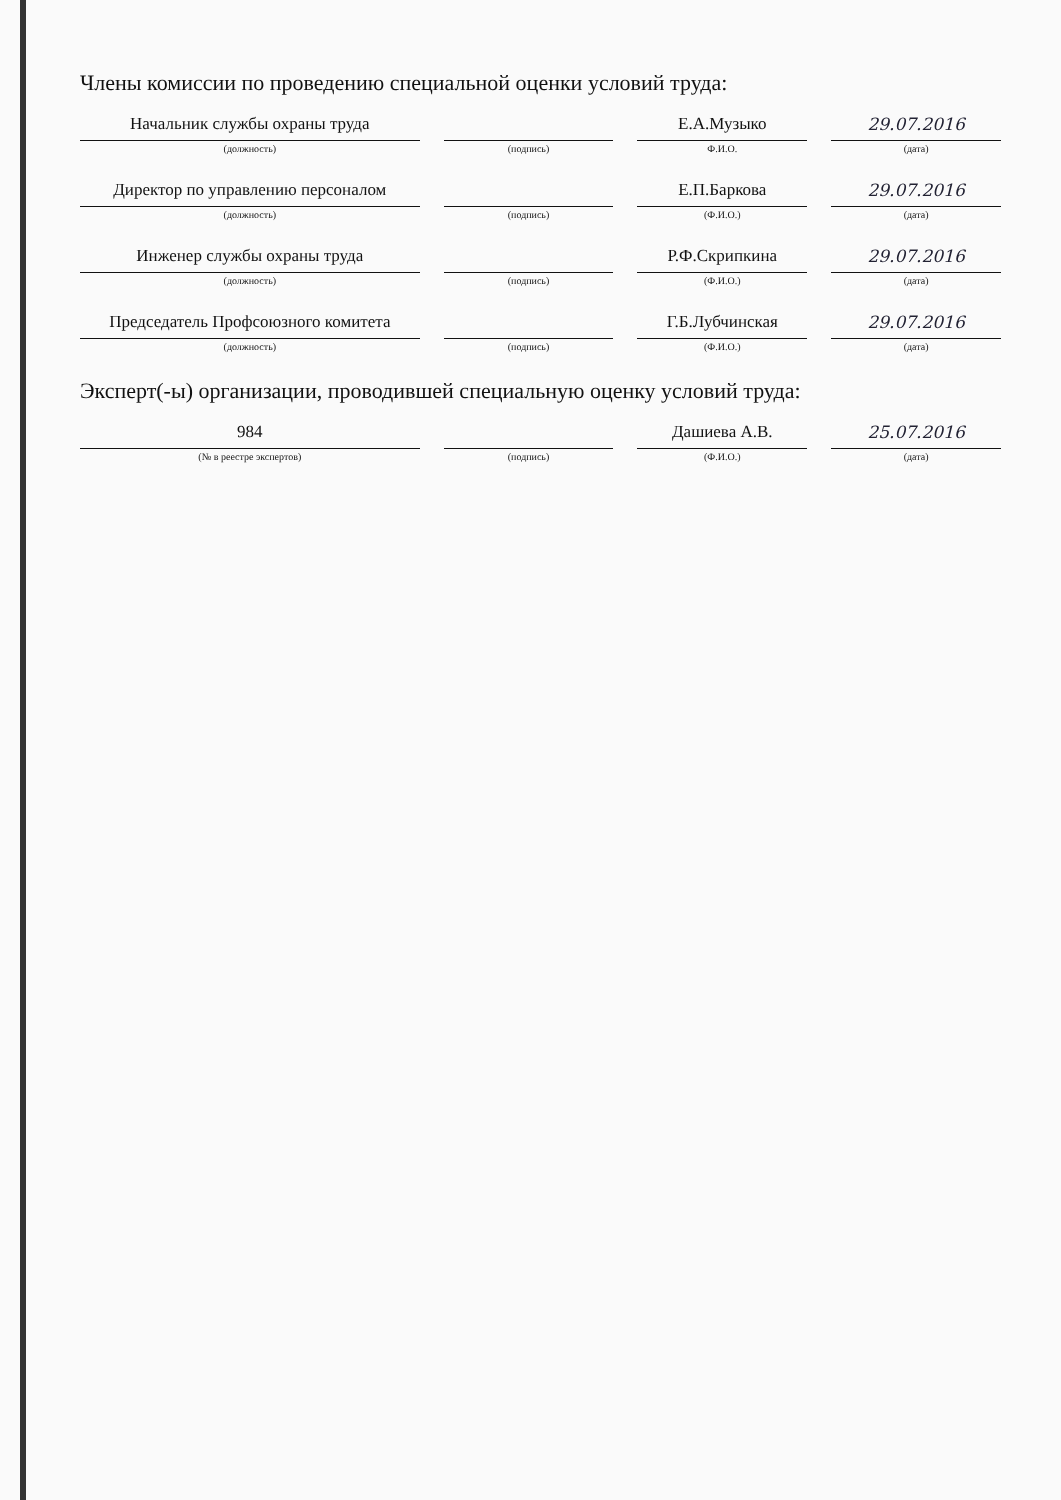Члены комиссии по проведению специальной оценки условий труда:
Начальник службы охраны труда
(должность)
(подпись)
Е.А.Музыко
Ф.И.О.
29.07.2016
(дата)
Директор по управлению персоналом
(должность)
(подпись)
Е.П.Баркова
(Ф.И.О.)
29.07.2016
(дата)
Инженер службы охраны труда
(должность)
(подпись)
Р.Ф.Скрипкина
(Ф.И.О.)
29.07.2016
(дата)
Председатель Профсоюзного комитета
(должность)
(подпись)
Г.Б.Лубчинская
(Ф.И.О.)
29.07.2016
(дата)
Эксперт(-ы) организации, проводившей специальную оценку условий труда:
984
(№ в реестре экспертов)
(подпись)
Дашиева А.В.
(Ф.И.О.)
25.07.2016
(дата)